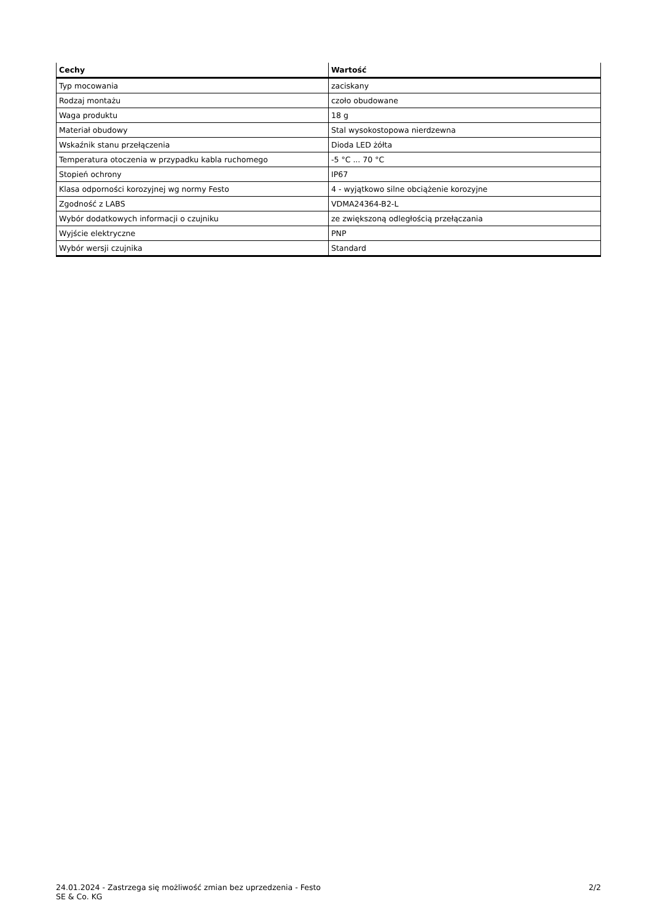| Cechy | Wartość |
| --- | --- |
| Typ mocowania | zaciskany |
| Rodzaj montażu | czoło obudowane |
| Waga produktu | 18 g |
| Materiał obudowy | Stal wysokostopowa nierdzewna |
| Wskaźnik stanu przełączenia | Dioda LED żółta |
| Temperatura otoczenia w przypadku kabla ruchomego | -5 °C ... 70 °C |
| Stopień ochrony | IP67 |
| Klasa odporności korozyjnej wg normy Festo | 4 - wyjątkowo silne obciążenie korozyjne |
| Zgodność z LABS | VDMA24364-B2-L |
| Wybór dodatkowych informacji o czujniku | ze zwiększoną odległością przełączania |
| Wyjście elektryczne | PNP |
| Wybór wersji czujnika | Standard |
24.01.2024 - Zastrzega się możliwość zmian bez uprzedzenia - Festo SE & Co. KG
2/2